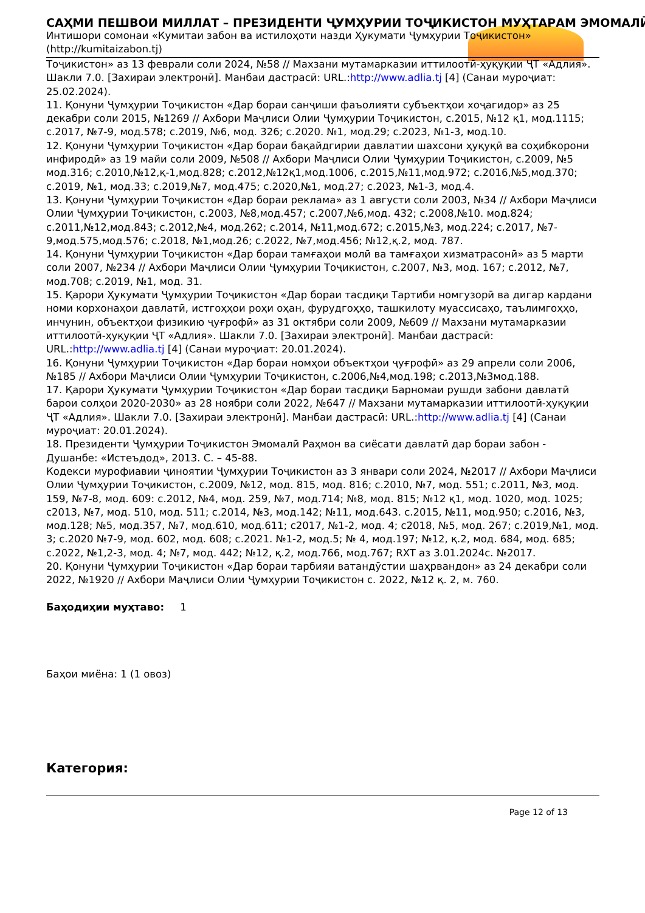САҲМИ ПЕШВОИ МИЛЛАТ – ПРЕЗИДЕНТИ ҶУМҲУРИИ ТОҶИКИСТОН МУҲТАРАМ ЭМОМАЛӢ
Интишори сомонаи «Кумитаи забон ва истилоҳоти назди Ҳукумати Ҷумҳурии Тоҷикистон» (http://kumitaizabon.tj)
Тоҷикистон» аз 13 феврали соли 2024, №58 // Махзани мутамарказии иттилоотӣ-ҳуқуқии ҶТ «Адлия». Шакли 7.0. [Захираи электронӣ]. Манбаи дастрасӣ: URL.:http://www.adlia.tj [4] (Санаи муроҷиат: 25.02.2024).
11. Қонуни Ҷумҳурии Тоҷикистон «Дар бораи санҷиши фаъолияти субъектҳои хоҷагидор» аз 25 декабри соли 2015, №1269 // Ахбори Маҷлиси Олии Ҷумҳурии Тоҷикистон, с.2015, №12 қ1, мод.1115; с.2017, №7-9, мод.578; с.2019, №6, мод. 326; с.2020. №1, мод.29; с.2023, №1-3, мод.10.
12. Қонуни Ҷумҳурии Тоҷикистон «Дар бораи бақайдгирии давлатии шахсони ҳуқуқӣ ва соҳибкорони инфиродӣ» аз 19 майи соли 2009, №508 // Ахбори Маҷлиси Олии Ҷумҳурии Тоҷикистон, с.2009, №5 мод.316; с.2010,№12,қ-1,мод.828; с.2012,№12қ1,мод.1006, с.2015,№11,мод.972; с.2016,№5,мод.370; с.2019, №1, мод.33; с.2019,№7, мод.475; с.2020,№1, мод.27; с.2023, №1-3, мод.4.
13. Қонуни Ҷумҳурии Тоҷикистон «Дар бораи реклама» аз 1 августи соли 2003, №34 // Ахбори Маҷлиси Олии Ҷумҳурии Тоҷикистон, с.2003, №8,мод.457; с.2007,№6,мод. 432; с.2008,№10. мод.824; с.2011,№12,мод.843; с.2012,№4, мод.262; с.2014, №11,мод.672; с.2015,№3, мод.224; с.2017, №7-9,мод.575,мод.576; с.2018, №1,мод.26; с.2022, №7,мод.456; №12,қ.2, мод. 787.
14. Қонуни Ҷумҳурии Тоҷикистон «Дар бораи тамғаҳои молӣ ва тамғаҳои хизматрасонӣ» аз 5 марти соли 2007, №234 // Ахбори Маҷлиси Олии Ҷумҳурии Тоҷикистон, с.2007, №3, мод. 167; с.2012, №7, мод.708; с.2019, №1, мод. 31.
15. Қарори Ҳукумати Ҷумҳурии Тоҷикистон «Дар бораи тасдиқи Тартиби номгузорӣ ва дигар кардани номи корхонаҳои давлатӣ, истгоҳҳои роҳи оҳан, фурудгоҳҳо, ташкилоту муассисаҳо, таълимгоҳҳо, инчунин, объектҳои физикию ҷуғрофӣ» аз 31 октябри соли 2009, №609 // Махзани мутамарказии иттилоотӣ-ҳуқуқии ҶТ «Адлия». Шакли 7.0. [Захираи электронӣ]. Манбаи дастрасӣ: URL.:http://www.adlia.tj [4] (Санаи муроҷиат: 20.01.2024).
16. Қонуни Ҷумҳурии Тоҷикистон «Дар бораи номҳои объектҳои ҷуғрофӣ» аз 29 апрели соли 2006, №185 // Ахбори Маҷлиси Олии Ҷумҳурии Тоҷикистон, с.2006,№4,мод.198; с.2013,№3мод.188.
17. Қарори Ҳукумати Ҷумҳурии Тоҷикистон «Дар бораи тасдиқи Барномаи рушди забони давлатӣ барои солҳои 2020-2030» аз 28 ноябри соли 2022, №647 // Махзани мутамарказии иттилоотӣ-ҳуқуқии ҶТ «Адлия». Шакли 7.0. [Захираи электронӣ]. Манбаи дастрасӣ: URL.:http://www.adlia.tj [4] (Санаи муроҷиат: 20.01.2024).
18. Президенти Ҷумҳурии Тоҷикистон Эмомалӣ Раҳмон ва сиёсати давлатӣ дар бораи забон - Душанбе: «Истеъдод», 2013. С. – 45-88.
Кодекси мурофиавии ҷиноятии Ҷумҳурии Тоҷикистон аз 3 январи соли 2024, №2017 // Ахбори Маҷлиси Олии Ҷумҳурии Тоҷикистон, с.2009, №12, мод. 815, мод. 816; с.2010, №7, мод. 551; с.2011, №3, мод. 159, №7-8, мод. 609: с.2012, №4, мод. 259, №7, мод.714; №8, мод. 815; №12 қ1, мод. 1020, мод. 1025; с2013, №7, мод. 510, мод. 511; с.2014, №3, мод.142; №11, мод.643. с.2015, №11, мод.950; с.2016, №3, мод.128; №5, мод.357, №7, мод.610, мод.611; с2017, №1-2, мод. 4; с2018, №5, мод. 267; с.2019,№1, мод. 3; с.2020 №7-9, мод. 602, мод. 608; с.2021. №1-2, мод.5; № 4, мод.197; №12, қ.2, мод. 684, мод. 685; с.2022, №1,2-3, мод. 4; №7, мод. 442; №12, қ.2, мод.766, мод.767; RXT аз 3.01.2024с. №2017.
20. Қонуни Ҷумҳурии Тоҷикистон «Дар бораи тарбияи ватандӯстии шаҳрвандон» аз 24 декабри соли 2022, №1920 // Ахбори Маҷлиси Олии Ҷумҳурии Тоҷикистон с. 2022, №12 қ. 2, м. 760.
Баҳодиҳии муҳтаво: 1
Баҳои миёна: 1 (1 овоз)
Категория:
Page 12 of 13